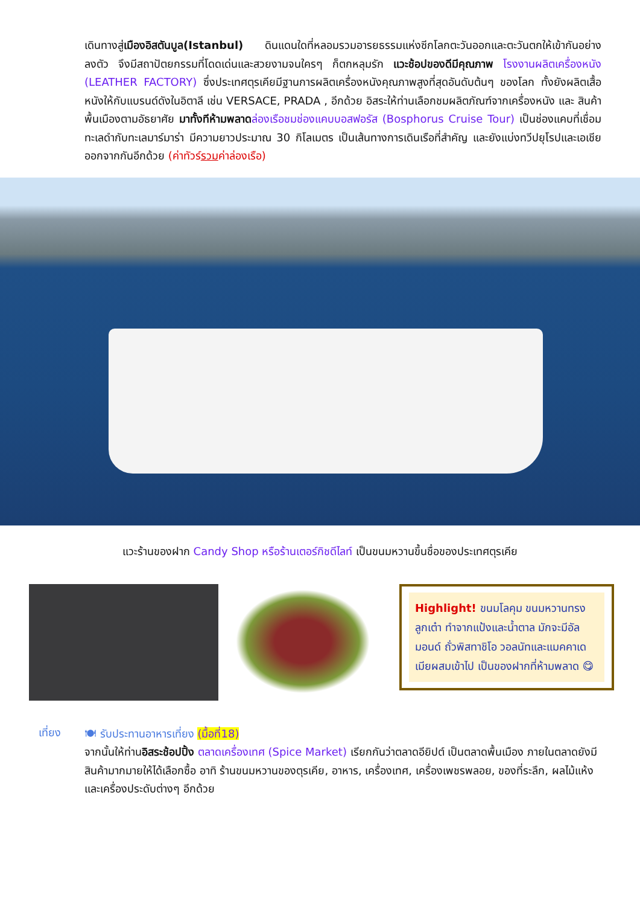เดินทางสู่เมืองอิสตันบูล(Istanbul) ดินแดนใดที่หลอมรวมอารยธรรมแห่งซีกโลกตะวันออกและตะวันตกให้เข้ากันอย่างลงตัว จึงมีสถาปัตยกรรมที่โดดเด่นและสวยงามจนใครๆ ก็ตกหลุมรัก แวะช้อปของดีมีคุณภาพ โรงงานผลิตเครื่องหนัง (LEATHER FACTORY) ซึ่งประเทศตุรเคียมีฐานการผลิตเครื่องหนังคุณภาพสูงที่สุดอันดับต้นๆ ของโลก ทั้งยังผลิตเสื้อหนังให้กับแบรนด์ดังในอิตาลี เช่น VERSACE, PRADA , อีกด้วย อิสระให้ท่านเลือกชมผลิตภัณฑ์จากเครื่องหนัง และ สินค้าพื้นเมืองตามอัธยาศัย มาทั้งทีห้ามพลาด ล่องเรือชมช่องแคบบอสฟอรัส (Bosphorus Cruise Tour) เป็นช่องแคบที่เชื่อมทะเลดำกับทะเลมาร์มาร่า มีความยาวประมาณ 30 กิโลเมตร เป็นเส้นทางการเดินเรือที่สำคัญ และยังแบ่งทวีปยุโรปและเอเชียออกจากกันอีกด้วย (ค่าทัวร์รวมค่าล่องเรือ)
แวะร้านของฝาก Candy Shop หรือร้านเตอร์กิชดีไลท์ เป็นขนมหวานขึ้นชื่อของประเทศตุรเคีย
Highlight! ขนมโลคุม ขนมหวานทรงลูกเต๋า ทำจากแป้งและน้ำตาล มักจะมีอัลมอนด์ ถั่วพิสทาชิโอ วอลนัทและแมคคาเดเมียผสมเข้าไป เป็นของฝากที่ห้ามพลาด 😋
เที่ยง
🍽 รับประทานอาหารเที่ยง (มื้อที่18)
จากนั้นให้ท่านอิสระช้อปปิ้ง ตลาดเครื่องเทศ (Spice Market) เรียกกันว่าตลาดอียิปต์ เป็นตลาดพื้นเมือง ภายในตลาดยังมีสินค้ามากมายให้ได้เลือกซื้อ อาทิ ร้านขนมหวานของตุรเคีย, อาหาร, เครื่องเทศ, เครื่องเพชรพลอย, ของที่ระลึก, ผลไม้แห้งและเครื่องประดับต่างๆ อีกด้วย